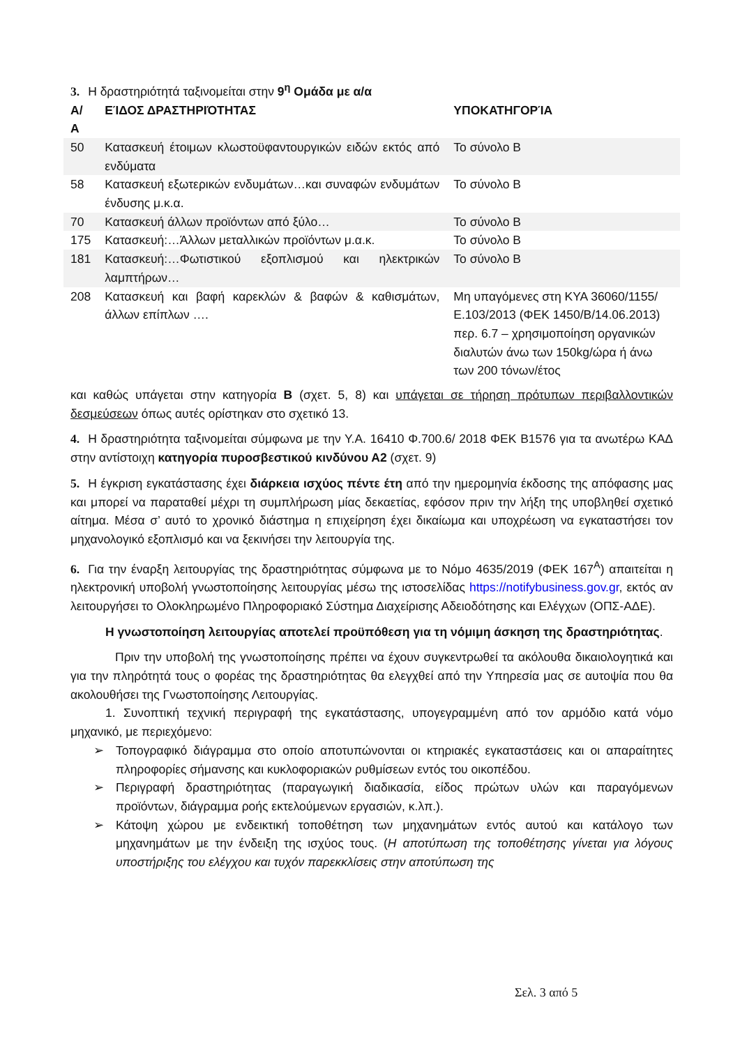3. Η δραστηριότητά ταξινομείται στην 9<sup>η</sup> Ομάδα με α/α
| Α/Α | ΕΊΔΟΣ ΔΡΑΣΤΗΡΙΌΤΗΤΑΣ | ΥΠΟΚΑΤΗΓΟΡΊΑ |
| --- | --- | --- |
| 50 | Κατασκευή έτοιμων κλωστοϋφαντουργικών ειδών εκτός από ενδύματα | Το σύνολο Β |
| 58 | Κατασκευή εξωτερικών ενδυμάτων…και συναφών ενδυμάτων ένδυσης μ.κ.α. | Το σύνολο Β |
| 70 | Κατασκευή άλλων προϊόντων από ξύλο… | Το σύνολο Β |
| 175 | Κατασκευή:…Άλλων μεταλλικών προϊόντων μ.α.κ. | Το σύνολο Β |
| 181 | Κατασκευή:…Φωτιστικού εξοπλισμού και ηλεκτρικών λαμπτήρων… | Το σύνολο Β |
| 208 | Κατασκευή και βαφή καρεκλών & βαφών & καθισμάτων, άλλων επίπλων …. | Μη υπαγόμενες στη ΚΥΑ 36060/1155/Ε.103/2013 (ΦΕΚ 1450/Β/14.06.2013) περ. 6.7 – χρησιμοποίηση οργανικών διαλυτών άνω των 150kg/ώρα ή άνω των 200 τόνων/έτος |
και καθώς υπάγεται στην κατηγορία Β (σχετ. 5, 8) και υπάγεται σε τήρηση πρότυπων περιβαλλοντικών δεσμεύσεων όπως αυτές ορίστηκαν στο σχετικό 13.
4. Η δραστηριότητα ταξινομείται σύμφωνα με την Υ.Α. 16410 Φ.700.6/ 2018 ΦΕΚ Β1576 για τα ανωτέρω ΚΑΔ στην αντίστοιχη κατηγορία πυροσβεστικού κινδύνου Α2 (σχετ. 9)
5. Η έγκριση εγκατάστασης έχει διάρκεια ισχύος πέντε έτη από την ημερομηνία έκδοσης της απόφασης μας και μπορεί να παραταθεί μέχρι τη συμπλήρωση μίας δεκαετίας, εφόσον πριν την λήξη της υποβληθεί σχετικό αίτημα. Μέσα σ’ αυτό το χρονικό διάστημα η επιχείρηση έχει δικαίωμα και υποχρέωση να εγκαταστήσει τον μηχανολογικό εξοπλισμό και να ξεκινήσει την λειτουργία της.
6. Για την έναρξη λειτουργίας της δραστηριότητας σύμφωνα με το Νόμο 4635/2019 (ΦΕΚ 167<sup>Α</sup>) απαιτείται η ηλεκτρονική υποβολή γνωστοποίησης λειτουργίας μέσω της ιστοσελίδας https://notifybusiness.gov.gr, εκτός αν λειτουργήσει το Ολοκληρωμένο Πληροφοριακό Σύστημα Διαχείρισης Αδειοδότησης και Ελέγχων (ΟΠΣ-ΑΔΕ).
Η γνωστοποίηση λειτουργίας αποτελεί προϋπόθεση για τη νόμιμη άσκηση της δραστηριότητας.
Πριν την υποβολή της γνωστοποίησης πρέπει να έχουν συγκεντρωθεί τα ακόλουθα δικαιολογητικά και για την πληρότητά τους ο φορέας της δραστηριότητας θα ελεγχθεί από την Υπηρεσία μας σε αυτοψία που θα ακολουθήσει της Γνωστοποίησης Λειτουργίας.
1. Συνοπτική τεχνική περιγραφή της εγκατάστασης, υπογεγραμμένη από τον αρμόδιο κατά νόμο μηχανικό, με περιεχόμενο:
➢ Τοπογραφικό διάγραμμα στο οποίο αποτυπώνονται οι κτηριακές εγκαταστάσεις και οι απαραίτητες πληροφορίες σήμανσης και κυκλοφοριακών ρυθμίσεων εντός του οικοπέδου.
➢ Περιγραφή δραστηριότητας (παραγωγική διαδικασία, είδος πρώτων υλών και παραγόμενων προϊόντων, διάγραμμα ροής εκτελούμενων εργασιών, κ.λπ.).
➢ Κάτοψη χώρου με ενδεικτική τοποθέτηση των μηχανημάτων εντός αυτού και κατάλογο των μηχανημάτων με την ένδειξη της ισχύος τους. (Η αποτύπωση της τοποθέτησης γίνεται για λόγους υποστήριξης του ελέγχου και τυχόν παρεκκλίσεις στην αποτύπωση της
Σελ. 3 από 5